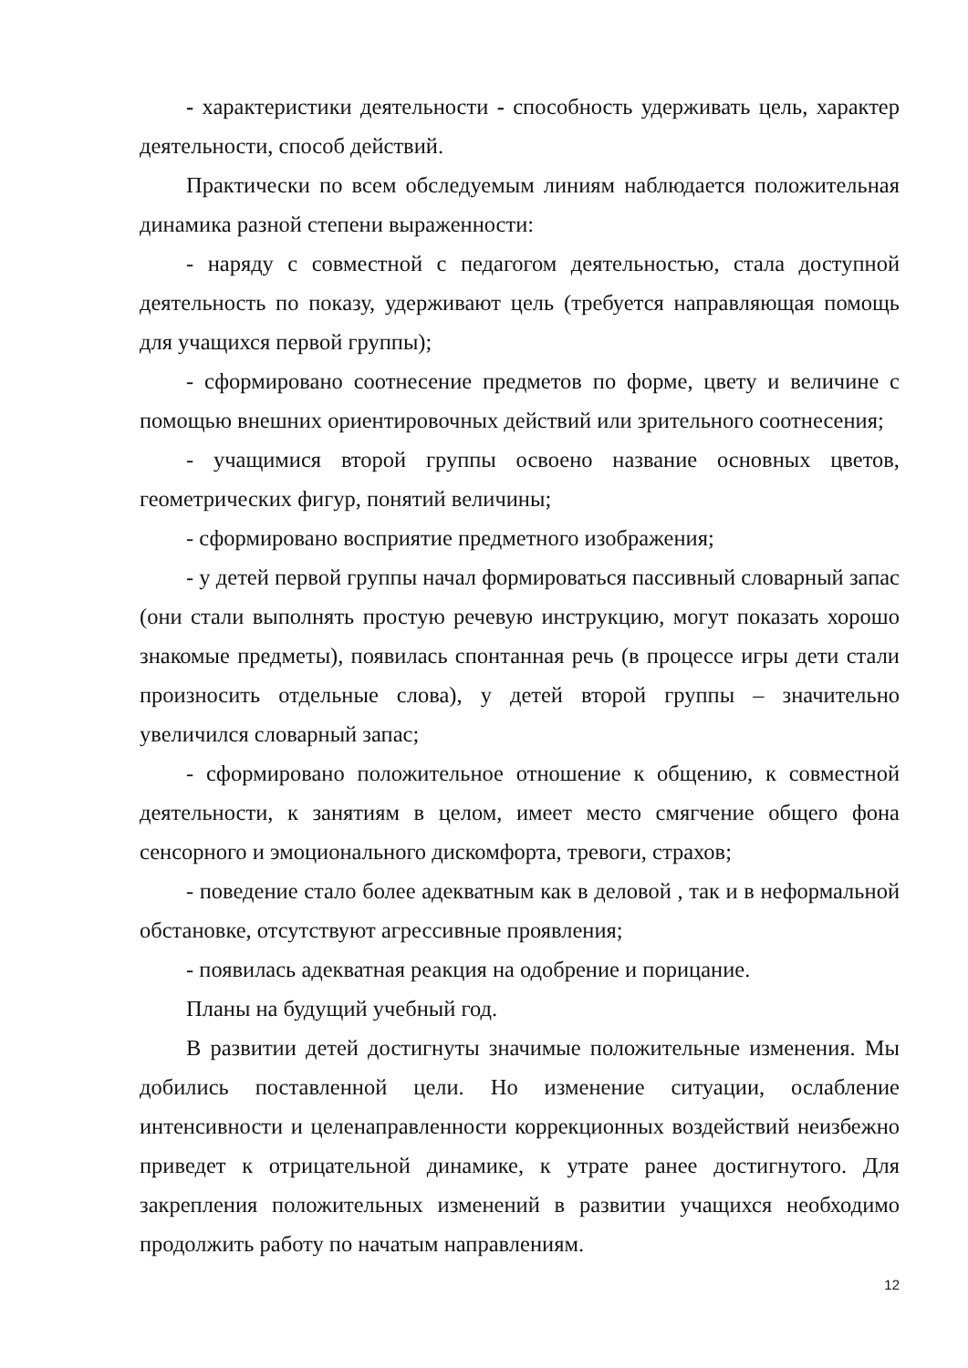- характеристики деятельности - способность удерживать цель, характер деятельности, способ действий.
Практически по всем обследуемым линиям наблюдается положительная динамика разной степени выраженности:
- наряду с совместной с педагогом деятельностью, стала доступной деятельность по показу, удерживают цель (требуется направляющая помощь для учащихся первой группы);
- сформировано соотнесение предметов по форме, цвету и величине с помощью внешних ориентировочных действий или зрительного соотнесения;
- учащимися второй группы освоено название основных цветов, геометрических фигур, понятий величины;
- сформировано восприятие предметного изображения;
- у детей первой группы начал формироваться пассивный словарный запас (они стали выполнять простую речевую инструкцию, могут показать хорошо знакомые предметы), появилась спонтанная речь (в процессе игры дети стали произносить отдельные слова), у детей второй группы – значительно увеличился словарный запас;
- сформировано положительное отношение к общению, к совместной деятельности, к занятиям в целом, имеет место смягчение общего фона сенсорного и эмоционального дискомфорта, тревоги, страхов;
- поведение стало более адекватным как в деловой , так и в неформальной обстановке, отсутствуют агрессивные проявления;
- появилась адекватная реакция на одобрение и порицание.
Планы на будущий учебный год.
В развитии детей достигнуты значимые положительные изменения. Мы добились поставленной цели. Но изменение ситуации, ослабление интенсивности и целенаправленности коррекционных воздействий неизбежно приведет к отрицательной динамике, к утрате ранее достигнутого. Для закрепления положительных изменений в развитии учащихся необходимо продолжить работу по начатым направлениям.
12